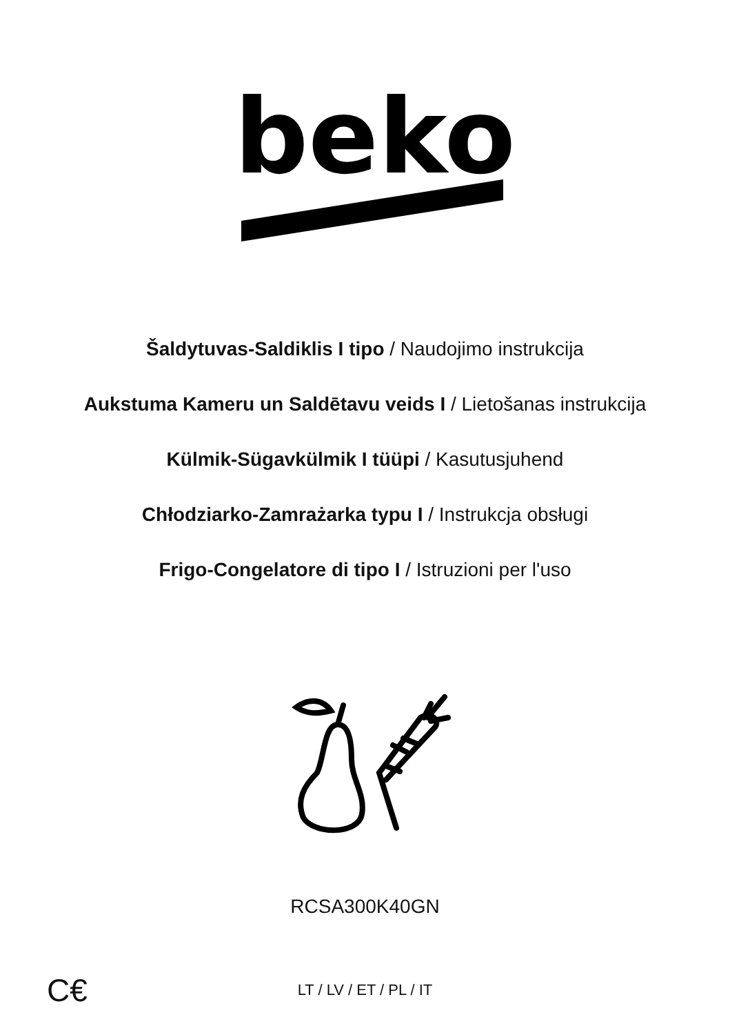beko
Šaldytuvas-Saldiklis I tipo / Naudojimo instrukcija
Aukstuma Kameru un Saldētavu veids I / Lietošanas instrukcija
Külmik-Sügavkülmik I tüüpi / Kasutusjuhend
Chłodziarko-Zamrażarka typu I / Instrukcja obsługi
Frigo-Congelatore di tipo I / Istruzioni per l'uso
RCSA300K40GN
C€ LT / LV / ET / PL / IT